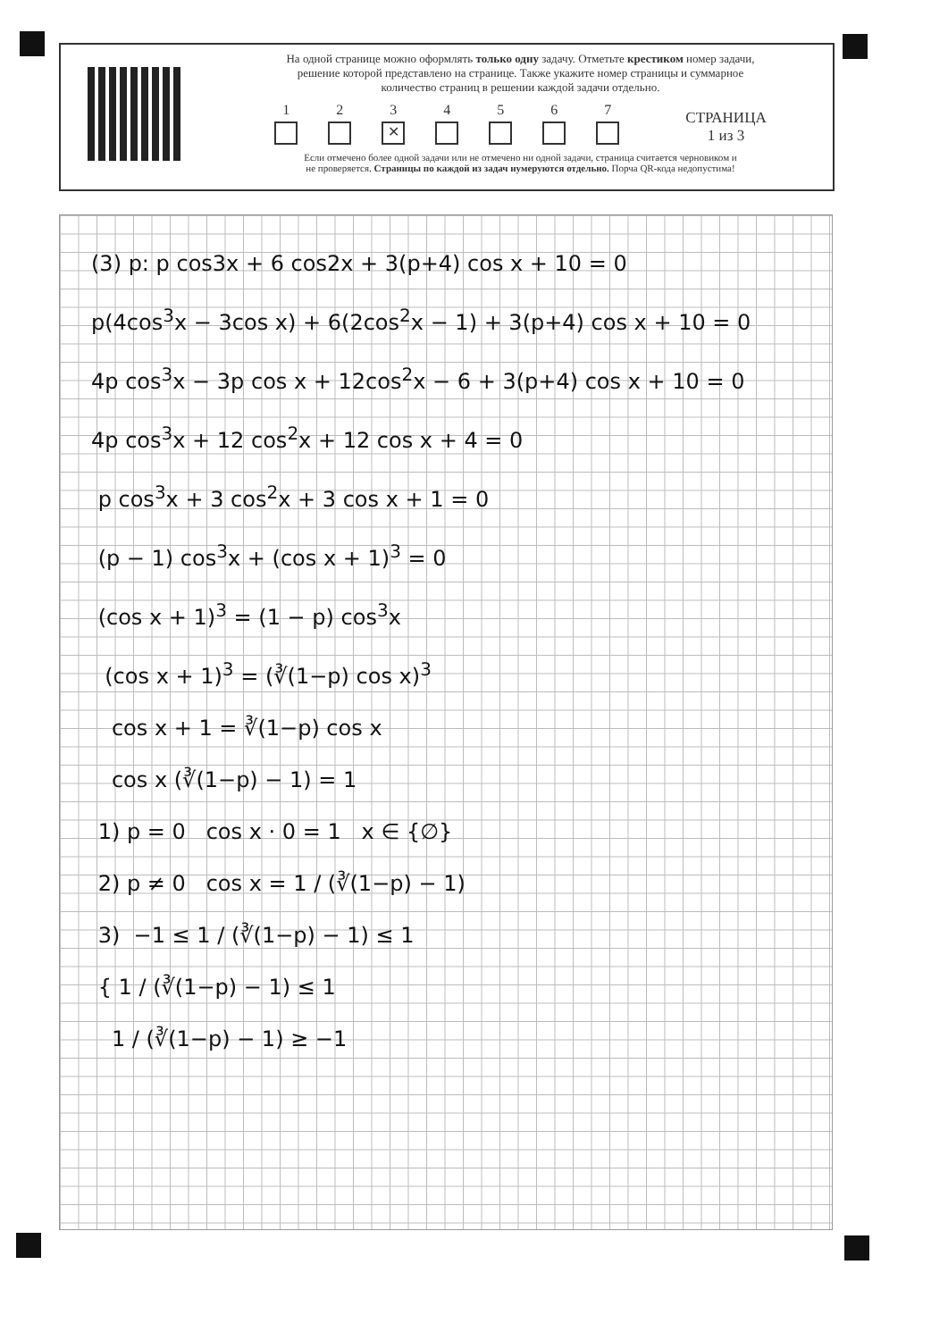На одной странице можно оформлять только одну задачу. Отметьте крестиком номер задачи,
решение которой представлено на странице. Также укажите номер страницы и суммарное
количество страниц в решении каждой задачи отдельно.
1
2
3
✕
4
5
6
7
СТРАНИЦА
1 из 3
Если отмечено более одной задачи или не отмечено ни одной задачи, страница считается черновиком и
не проверяется. Страницы по каждой из задач нумеруются отдельно. Порча QR-кода недопустима!
(3) p: p cos3x + 6 cos2x + 3(p+4) cos x + 10 = 0
p(4cos<sup>3</sup>x − 3cos x) + 6(2cos<sup>2</sup>x − 1) + 3(p+4) cos x + 10 = 0
4p cos<sup>3</sup>x − 3p cos x + 12cos<sup>2</sup>x − 6 + 3(p+4) cos x + 10 = 0
4p cos<sup>3</sup>x + 12 cos<sup>2</sup>x + 12 cos x + 4 = 0
p cos<sup>3</sup>x + 3 cos<sup>2</sup>x + 3 cos x + 1 = 0
(p − 1) cos<sup>3</sup>x + (cos x + 1)<sup>3</sup> = 0
(cos x + 1)<sup>3</sup> = (1 − p) cos<sup>3</sup>x
(cos x + 1)<sup>3</sup> = (∛(1−p) cos x)<sup>3</sup>
cos x + 1 = ∛(1−p) cos x
cos x (∛(1−p) − 1) = 1
1) p = 0 cos x · 0 = 1 x ∈ {∅}
2) p ≠ 0 cos x = 1 / (∛(1−p) − 1)
3) −1 ≤ 1 / (∛(1−p) − 1) ≤ 1
{ 1 / (∛(1−p) − 1) ≤ 1
1 / (∛(1−p) − 1) ≥ −1